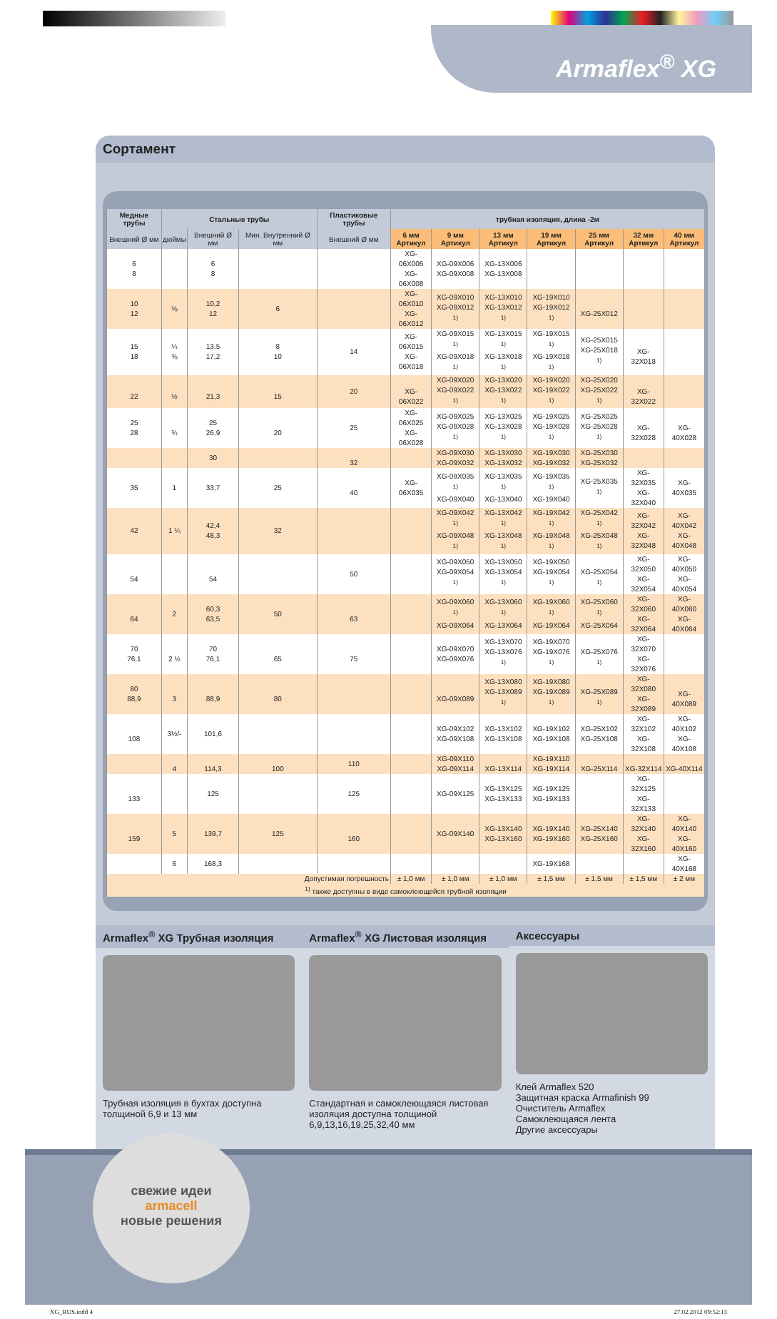Armaflex<sup>®</sup> XG
Сортамент
| Медные трубы | Стальные трубы | | | Пластиковые трубы | трубная изоляция, длина -2м | | | | | | |
| --- | --- | --- | --- | --- | --- | --- | --- | --- | --- | --- | --- |
| Внешний Ø мм | дюймы | Внешний Ø мм | Мин. Внутренний Ø мм | Внешний Ø мм | 6 мм Артикул | 9 мм Артикул | 13 мм Артикул | 19 мм Артикул | 25 мм Артикул | 32 мм Артикул | 40 мм Артикул |
| 6 8 | | 6 8 | | | XG-06X006 XG-06X008 | XG-09X006 XG-09X008 | XG-13X006 XG-13X008 | | | | |
| 10 12 | ⅛ | 10,2 12 | 6 | | XG-06X010 XG-06X012 | XG-09X010 XG-09X012 <sup>1)</sup> | XG-13X010 XG-13X012 <sup>1)</sup> | XG-19X010 XG-19X012 <sup>1)</sup> | XG-25X012 | | |
| 15 18 | ¼ ⅜ | 13,5 17,2 | 8 10 | 14 | XG-06X015 XG-06X018 | XG-09X015 <sup>1)</sup> XG-09X018 <sup>1)</sup> | XG-13X015 <sup>1)</sup> XG-13X018 <sup>1)</sup> | XG-19X015 <sup>1)</sup> XG-19X018 <sup>1)</sup> | XG-25X015 XG-25X018 <sup>1)</sup> | XG-32X018 | |
| 22 | ½ | 21,3 | 15 | 20 | XG-06X022 | XG-09X020 XG-09X022 <sup>1)</sup> | XG-13X020 XG-13X022 <sup>1)</sup> | XG-19X020 XG-19X022 <sup>1)</sup> | XG-25X020 XG-25X022 <sup>1)</sup> | XG-32X022 | |
| 25 28 | ¾ | 25 26,9 | 20 | 25 | XG-06X025 XG-06X028 | XG-09X025 XG-09X028 <sup>1)</sup> | XG-13X025 XG-13X028 <sup>1)</sup> | XG-19X025 XG-19X028 <sup>1)</sup> | XG-25X025 XG-25X028 <sup>1)</sup> | XG-32X028 | XG-40X028 |
| | | 30 | | 32 | | XG-09X030 XG-09X032 | XG-13X030 XG-13X032 | XG-19X030 XG-19X032 | XG-25X030 XG-25X032 | | |
| 35 | 1 | 33,7 | 25 | 40 | XG-06X035 | XG-09X035 <sup>1)</sup> XG-09X040 | XG-13X035 <sup>1)</sup> XG-13X040 | XG-19X035 <sup>1)</sup> XG-19X040 | XG-25X035 <sup>1)</sup> | XG-32X035 XG-32X040 | XG-40X035 |
| 42 | 1 ¼ | 42,4 48,3 | 32 | | | XG-09X042 <sup>1)</sup> XG-09X048 <sup>1)</sup> | XG-13X042 <sup>1)</sup> XG-13X048 <sup>1)</sup> | XG-19X042 <sup>1)</sup> XG-19X048 <sup>1)</sup> | XG-25X042 <sup>1)</sup> XG-25X048 <sup>1)</sup> | XG-32X042 XG-32X048 | XG-40X042 XG-40X048 |
| 54 | | 54 | | 50 | | XG-09X050 XG-09X054 <sup>1)</sup> | XG-13X050 XG-13X054 <sup>1)</sup> | XG-19X050 XG-19X054 <sup>1)</sup> | XG-25X054 <sup>1)</sup> | XG-32X050 XG-32X054 | XG-40X050 XG-40X054 |
| 64 | 2 | 60,3 63,5 | 50 | 63 | | XG-09X060 <sup>1)</sup> XG-09X064 | XG-13X060 <sup>1)</sup> XG-13X064 | XG-19X060 <sup>1)</sup> XG-19X064 | XG-25X060 <sup>1)</sup> XG-25X064 | XG-32X060 XG-32X064 | XG-40X060 XG-40X064 |
| 70 76,1 | 2 ½ | 70 76,1 | 65 | 75 | | XG-09X070 XG-09X076 | XG-13X070 XG-13X076 <sup>1)</sup> | XG-19X070 XG-19X076 <sup>1)</sup> | XG-25X076 <sup>1)</sup> | XG-32X070 XG-32X076 | |
| 80 88,9 | 3 | 88,9 | 80 | | | XG-09X089 | XG-13X080 XG-13X089 <sup>1)</sup> | XG-19X080 XG-19X089 <sup>1)</sup> | XG-25X089 <sup>1)</sup> | XG-32X080 XG-32X089 | XG-40X089 |
| 108 | 3½/- | 101,6 | | | | XG-09X102 XG-09X108 | XG-13X102 XG-13X108 | XG-19X102 XG-19X108 | XG-25X102 XG-25X108 | XG-32X102 XG-32X108 | XG-40X102 XG-40X108 |
| | 4 | 114,3 | 100 | 110 | | XG-09X110 XG-09X114 | XG-13X114 | XG-19X110 XG-19X114 | XG-25X114 | XG-32X114 | XG-40X114 |
| 133 | | 125 | | 125 | | XG-09X125 | XG-13X125 XG-13X133 | XG-19X125 XG-19X133 | | XG-32X125 XG-32X133 | |
| 159 | 5 | 139,7 | 125 | 160 | | XG-09X140 | XG-13X140 XG-13X160 | XG-19X140 XG-19X160 | XG-25X140 XG-25X160 | XG-32X140 XG-32X160 | XG-40X140 XG-40X160 |
| | 6 | 168,3 | | | | | | XG-19X168 | | | XG-40X168 |
| Допустимая погрешность | | | | | ± 1,0 мм | ± 1,0 мм | ± 1,0 мм | ± 1,5 мм | ± 1,5 мм | ± 1,5 мм | ± 2 мм |
| <sup>1)</sup> также доступны в виде самоклеющейся трубной изоляции | | | | | | | | | | | |
Armaflex<sup>®</sup> XG Трубная изоляция
Трубная изоляция в бухтах доступна толщиной 6,9 и 13 мм
Armaflex<sup>®</sup> XG Листовая изоляция
Стандартная и самоклеющаяся листовая изоляция доступна толщиной 6,9,13,16,19,25,32,40 мм
Аксессуары
Клей Armaflex 520
Защитная краска Armafinish 99
Очиститель Armaflex
Самоклеющаяся лента
Другие аксессуары
свежие идеи
armacell
новые решения
XG_RUS.indd 4 27.02.2012 09:52:13